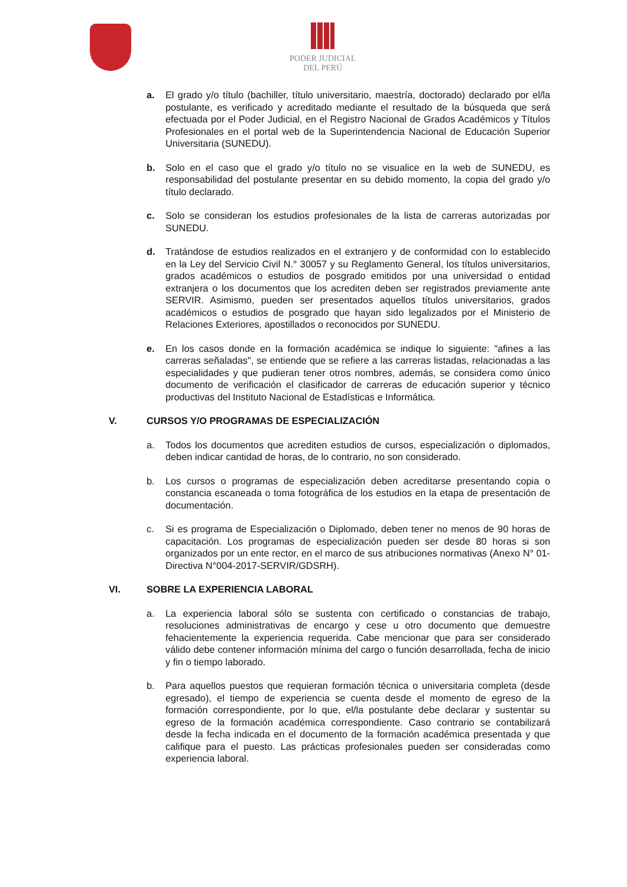PODER JUDICIAL
DEL PERÚ
a. El grado y/o título (bachiller, título universitario, maestría, doctorado) declarado por el/la postulante, es verificado y acreditado mediante el resultado de la búsqueda que será efectuada por el Poder Judicial, en el Registro Nacional de Grados Académicos y Títulos Profesionales en el portal web de la Superintendencia Nacional de Educación Superior Universitaria (SUNEDU).
b. Solo en el caso que el grado y/o título no se visualice en la web de SUNEDU, es responsabilidad del postulante presentar en su debido momento, la copia del grado y/o título declarado.
c. Solo se consideran los estudios profesionales de la lista de carreras autorizadas por SUNEDU.
d. Tratándose de estudios realizados en el extranjero y de conformidad con lo establecido en la Ley del Servicio Civil N.° 30057 y su Reglamento General, los títulos universitarios, grados académicos o estudios de posgrado emitidos por una universidad o entidad extranjera o los documentos que los acrediten deben ser registrados previamente ante SERVIR. Asimismo, pueden ser presentados aquellos títulos universitarios, grados académicos o estudios de posgrado que hayan sido legalizados por el Ministerio de Relaciones Exteriores, apostillados o reconocidos por SUNEDU.
e. En los casos donde en la formación académica se indique lo siguiente: "afines a las carreras señaladas", se entiende que se refiere a las carreras listadas, relacionadas a las especialidades y que pudieran tener otros nombres, además, se considera como único documento de verificación el clasificador de carreras de educación superior y técnico productivas del Instituto Nacional de Estadísticas e Informática.
V. CURSOS Y/O PROGRAMAS DE ESPECIALIZACIÓN
a. Todos los documentos que acrediten estudios de cursos, especialización o diplomados, deben indicar cantidad de horas, de lo contrario, no son considerado.
b. Los cursos o programas de especialización deben acreditarse presentando copia o constancia escaneada o toma fotográfica de los estudios en la etapa de presentación de documentación.
c. Si es programa de Especialización o Diplomado, deben tener no menos de 90 horas de capacitación. Los programas de especialización pueden ser desde 80 horas si son organizados por un ente rector, en el marco de sus atribuciones normativas (Anexo N° 01-Directiva N°004-2017-SERVIR/GDSRH).
VI. SOBRE LA EXPERIENCIA LABORAL
a. La experiencia laboral sólo se sustenta con certificado o constancias de trabajo, resoluciones administrativas de encargo y cese u otro documento que demuestre fehacientemente la experiencia requerida. Cabe mencionar que para ser considerado válido debe contener información mínima del cargo o función desarrollada, fecha de inicio y fin o tiempo laborado.
b. Para aquellos puestos que requieran formación técnica o universitaria completa (desde egresado), el tiempo de experiencia se cuenta desde el momento de egreso de la formación correspondiente, por lo que, el/la postulante debe declarar y sustentar su egreso de la formación académica correspondiente. Caso contrario se contabilizará desde la fecha indicada en el documento de la formación académica presentada y que califique para el puesto. Las prácticas profesionales pueden ser consideradas como experiencia laboral.